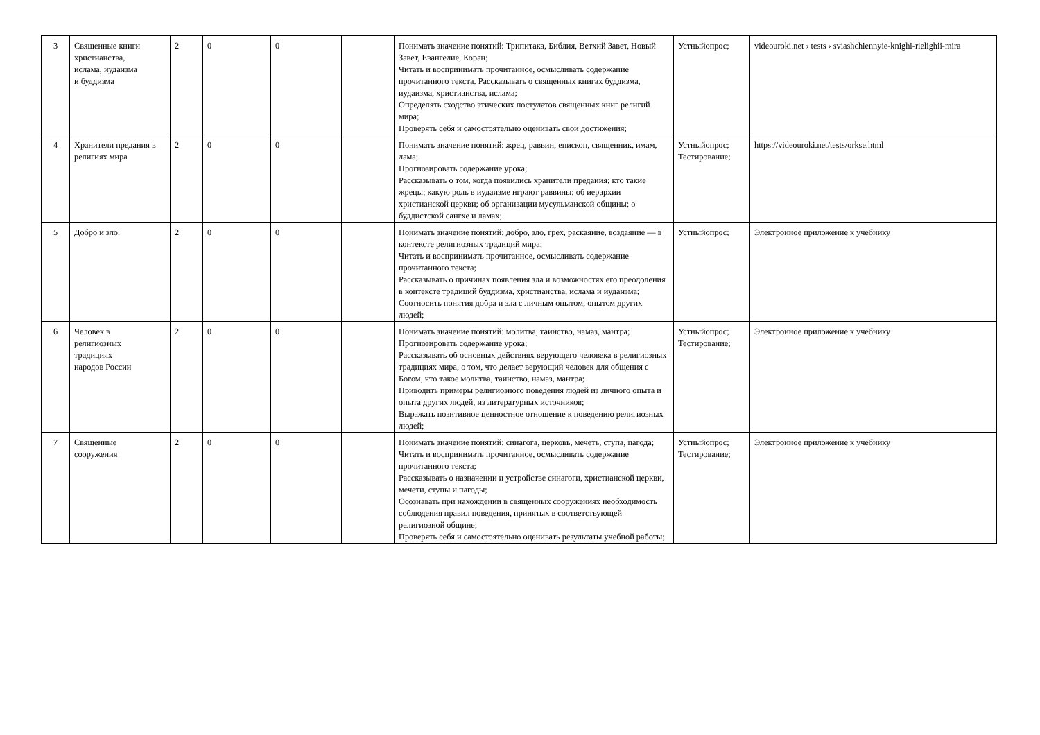| 3 | Священные книги христианства, ислама, иудаизма и буддизма | 2 | 0 | 0 | | Понимать значение понятий: Трипитака, Библия, Ветхий Завет, Новый Завет, Евангелие, Коран; Читать и воспринимать прочитанное, осмысливать содержание прочитанного текста. Рассказывать о священных книгах буддизма, иудаизма, христианства, ислама; Определять сходство этических постулатов священных книг религий мира; Проверять себя и самостоятельно оценивать свои достижения; | Устныйопрос; | videouroki.net › tests › sviashchiennyie-knighi-rielighii-mira |
| 4 | Хранители предания в религиях мира | 2 | 0 | 0 | | Понимать значение понятий: жрец, раввин, епископ, священник, имам, лама; Прогнозировать содержание урока; Рассказывать о том, когда появились хранители предания; кто такие жрецы; какую роль в иудаизме играют раввины; об иерархии христианской церкви; об организации мусульманской общины; о буддистской сангхе и ламах; | Устныйопрос; Тестирование; | https://videouroki.net/tests/orkse.html |
| 5 | Добро и зло. | 2 | 0 | 0 | | Понимать значение понятий: добро, зло, грех, раскаяние, воздаяние — в контексте религиозных традиций мира; Читать и воспринимать прочитанное, осмысливать содержание прочитанного текста; Рассказывать о причинах появления зла и возможностях его преодоления в контексте традиций буддизма, христианства, ислама и иудаизма; Соотносить понятия добра и зла с личным опытом, опытом других людей; | Устныйопрос; | Электронное приложение к учебнику |
| 6 | Человек в религиозных традициях народов России | 2 | 0 | 0 | | Понимать значение понятий: молитва, таинство, намаз, мантра; Прогнозировать содержание урока; Рассказывать об основных действиях верующего человека в религиозных традициях мира, о том, что делает верующий человек для общения с Богом, что такое молитва, таинство, намаз, мантра; Приводить примеры религиозного поведения людей из личного опыта и опыта других людей, из литературных источников; Выражать позитивное ценностное отношение к поведению религиозных людей; | Устныйопрос; Тестирование; | Электронное приложение к учебнику |
| 7 | Священные сооружения | 2 | 0 | 0 | | Понимать значение понятий: синагога, церковь, мечеть, ступа, пагода; Читать и воспринимать прочитанное, осмысливать содержание прочитанного текста; Рассказывать о назначении и устройстве синагоги, христианской церкви, мечети, ступы и пагоды; Осознавать при нахождении в священных сооружениях необходимость соблюдения правил поведения, принятых в соответствующей религиозной общине; Проверять себя и самостоятельно оценивать результаты учебной работы; | Устныйопрос; Тестирование; | Электронное приложение к учебнику |